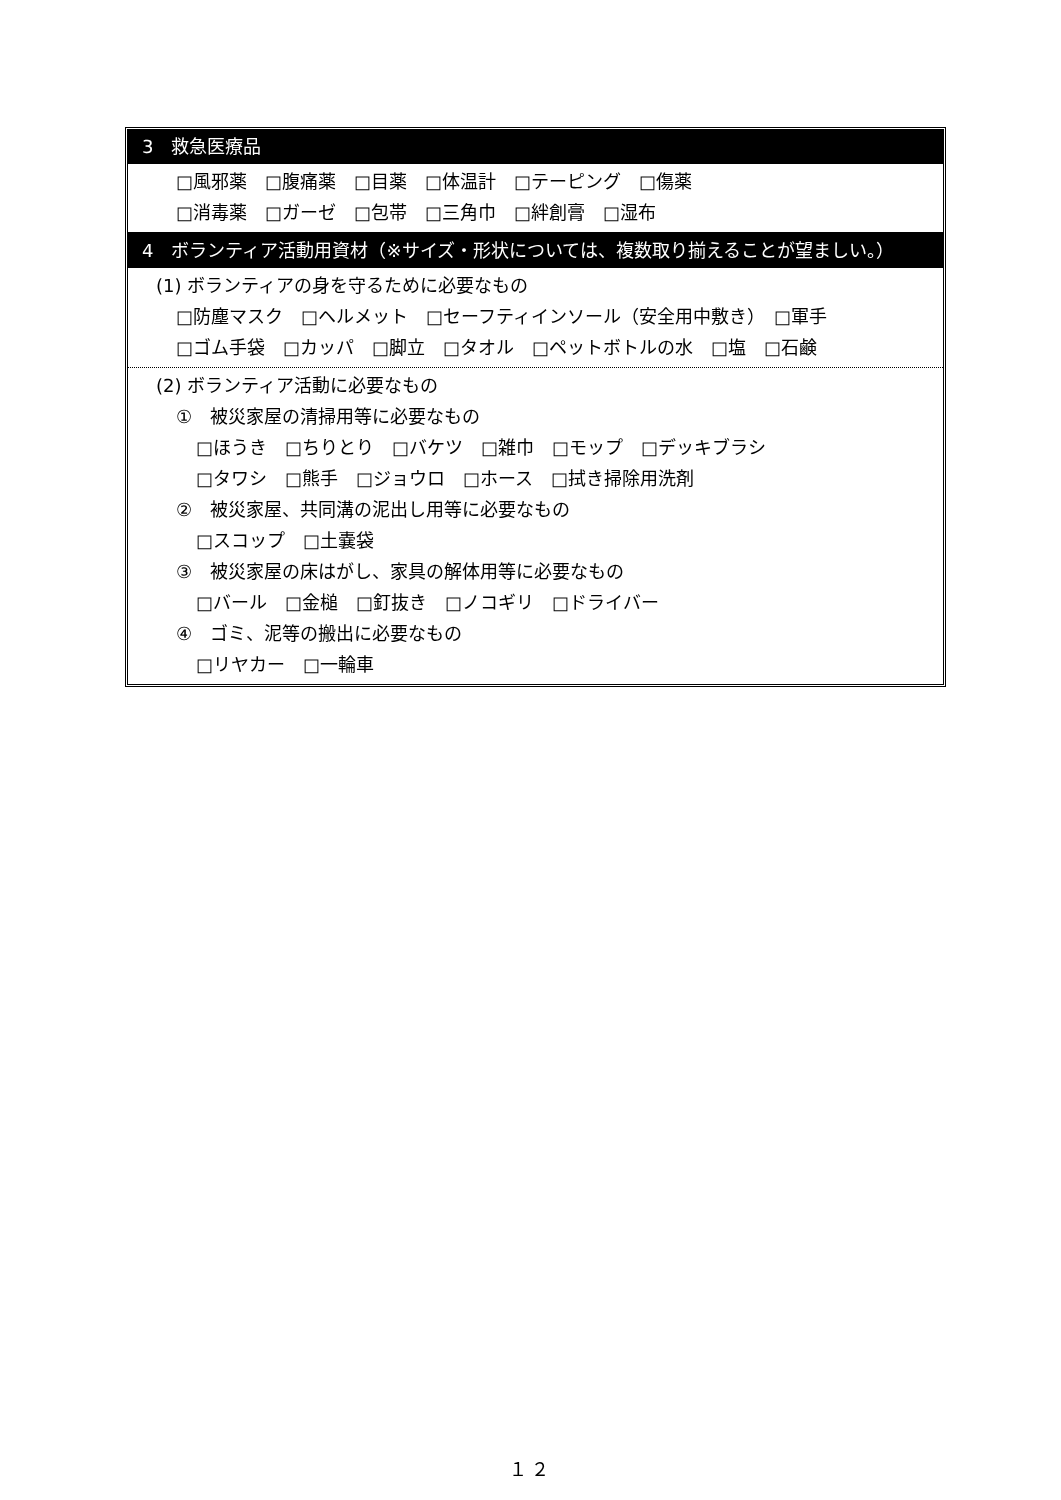3　救急医療品
□風邪薬　□腹痛薬　□目薬　□体温計　□テーピング　□傷薬
□消毒薬　□ガーゼ　□包帯　□三角巾　□絆創膏　□湿布
4　ボランティア活動用資材（※サイズ・形状については、複数取り揃えることが望ましい。）
(1) ボランティアの身を守るために必要なもの
□防塵マスク　□ヘルメット　□セーフティインソール（安全用中敷き）　□軍手
□ゴム手袋　□カッパ　□脚立　□タオル　□ペットボトルの水　□塩　□石鹸
(2) ボランティア活動に必要なもの
①　被災家屋の清掃用等に必要なもの
□ほうき　□ちりとり　□バケツ　□雑巾　□モップ　□デッキブラシ
□タワシ　□熊手　□ジョウロ　□ホース　□拭き掃除用洗剤
②　被災家屋、共同溝の泥出し用等に必要なもの
□スコップ　□土嚢袋
③　被災家屋の床はがし、家具の解体用等に必要なもの
□バール　□金槌　□釘抜き　□ノコギリ　□ドライバー
④　ゴミ、泥等の搬出に必要なもの
□リヤカー　□一輪車
１２